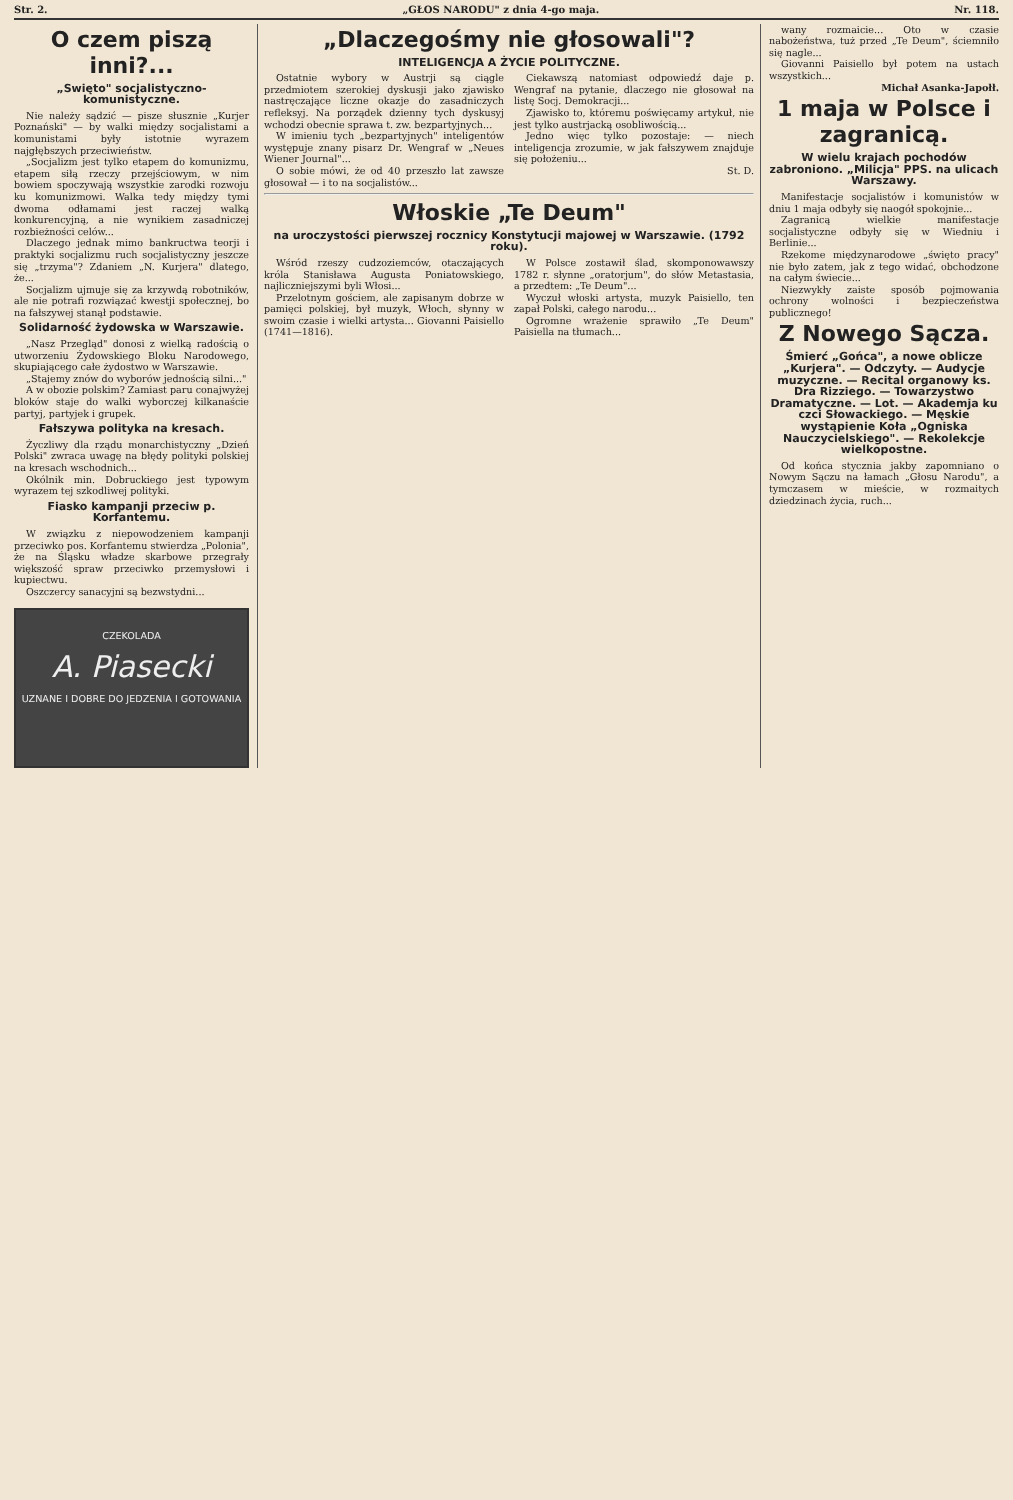Str. 2. „GŁOS NARODU" z dnia 4-go maja. Nr. 118.
O czem piszą inni?...
„Swięto" socjalistyczno-komunistyczne.
Nie należy sądzić — pisze słusznie „Kurjer Poznański" — by walki między socjalistami a komunistami były istotnie wyrazem najgłębszych przeciwieństw.
„Socjalizm jest tylko etapem do komunizmu, etapem siłą rzeczy przejściowym, w nim bowiem spoczywają wszystkie zarodki rozwoju ku komunizmowi. Walka tedy między tymi dwoma odłamami jest raczej walką konkurencyjną, a nie wynikiem zasadniczej rozbieżności celów...
Dlaczego jednak mimo bankructwa teorji i praktyki socjalizmu ruch socjalistyczny jeszcze się „trzyma"? Zdaniem „N. Kurjera" dlatego, że...
Socjalizm ujmuje się za krzywdą robotników, ale nie potrafi rozwiązać kwestji społecznej, bo na fałszywej stanął podstawie.
Solidarność żydowska w Warszawie.
„Nasz Przegląd" donosi z wielką radością o utworzeniu Żydowskiego Bloku Narodowego, skupiającego całe żydostwo w Warszawie.
„Stajemy znów do wyborów jednością silni..."
A w obozie polskim? Zamiast paru conajwyżej bloków staje do walki wyborczej kilkanaście partyj, partyjek i grupek.
Fałszywa polityka na kresach.
Życzliwy dla rządu monarchistyczny „Dzień Polski" zwraca uwagę na błędy polityki polskiej na kresach wschodnich...
Okólnik min. Dobruckiego jest typowym wyrazem tej szkodliwej polityki.
Fiasko kampanji przeciw p. Korfantemu.
W związku z niepowodzeniem kampanji przeciwko pos. Korfantemu stwierdza „Polonia", że na Śląsku władze skarbowe przegrały większość spraw przeciwko przemysłowi i kupiectwu.
Oszczercy sanacyjni są bezwstydni...
CZEKOLADA
A. Piasecki
UZNANE I DOBRE DO JEDZENIA I GOTOWANIA
„Dlaczegośmy nie głosowali"?
INTELIGENCJA A ŻYCIE POLITYCZNE.
Ostatnie wybory w Austrji są ciągle przedmiotem szerokiej dyskusji jako zjawisko nastręczające liczne okazje do zasadniczych refleksyj. Na porządek dzienny tych dyskusyj wchodzi obecnie sprawa t. zw. bezpartyjnych...
W imieniu tych „bezpartyjnych" inteligentów występuje znany pisarz Dr. Wengraf w „Neues Wiener Journal"...
O sobie mówi, że od 40 przeszło lat zawsze głosował — i to na socjalistów...
Ciekawszą natomiast odpowiedź daje p. Wengraf na pytanie, dlaczego nie głosował na listę Socj. Demokracji...
Zjawisko to, któremu poświęcamy artykuł, nie jest tylko austrjacką osobliwością...
Jedno więc tylko pozostaje: — niech inteligencja zrozumie, w jak fałszywem znajduje się położeniu...
St. D.
Włoskie „Te Deum"
na uroczystości pierwszej rocznicy Konstytucji majowej w Warszawie. (1792 roku).
Wśród rzeszy cudzoziemców, otaczających króla Stanisława Augusta Poniatowskiego, najliczniejszymi byli Włosi...
Przelotnym gościem, ale zapisanym dobrze w pamięci polskiej, był muzyk, Włoch, słynny w swoim czasie i wielki artysta... Giovanni Paisiello (1741—1816).
W Polsce zostawił ślad, skomponowawszy 1782 r. słynne „oratorjum", do słów Metastasia, a przedtem: „Te Deum"...
Wyczuł włoski artysta, muzyk Paisiello, ten zapał Polski, całego narodu...
Ogromne wrażenie sprawiło „Te Deum" Paisiella na tłumach...
wany rozmaicie... Oto w czasie nabożeństwa, tuż przed „Te Deum", ściemniło się nagle...
Giovanni Paisiello był potem na ustach wszystkich...
Michał Asanka-Japołł.
1 maja w Polsce i zagranicą.
W wielu krajach pochodów zabroniono. „Milicja" PPS. na ulicach Warszawy.
Manifestacje socjalistów i komunistów w dniu 1 maja odbyły się naogół spokojnie...
Zagranicą wielkie manifestacje socjalistyczne odbyły się w Wiedniu i Berlinie...
Rzekome międzynarodowe „święto pracy" nie było zatem, jak z tego widać, obchodzone na całym świecie...
Niezwykły zaiste sposób pojmowania ochrony wolności i bezpieczeństwa publicznego!
Z Nowego Sącza.
Śmierć „Gońca", a nowe oblicze „Kurjera". — Odczyty. — Audycje muzyczne. — Recital organowy ks. Dra Rizziego. — Towarzystwo Dramatyczne. — Lot. — Akademja ku czci Słowackiego. — Męskie wystąpienie Koła „Ogniska Nauczycielskiego". — Rekolekcje wielkopostne.
Od końca stycznia jakby zapomniano o Nowym Sączu na łamach „Głosu Narodu", a tymczasem w mieście, w rozmaitych dziedzinach życia, ruch...